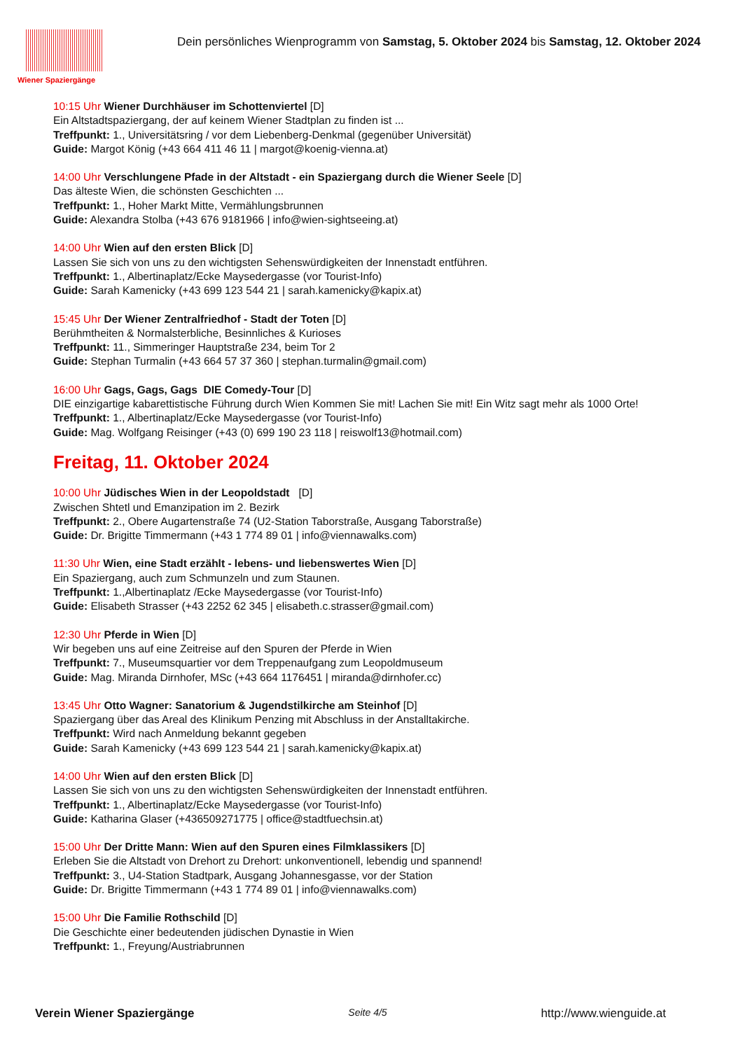Wiener Spaziergänge
Dein persönliches Wienprogramm von Samstag, 5. Oktober 2024 bis Samstag, 12. Oktober 2024
10:15 Uhr Wiener Durchhäuser im Schottenviertel [D]
Ein Altstadtspaziergang, der auf keinem Wiener Stadtplan zu finden ist ...
Treffpunkt: 1., Universitätsring / vor dem Liebenberg-Denkmal (gegenüber Universität)
Guide: Margot König (+43 664 411 46 11 | margot@koenig-vienna.at)
14:00 Uhr Verschlungene Pfade in der Altstadt - ein Spaziergang durch die Wiener Seele [D]
Das älteste Wien, die schönsten Geschichten ...
Treffpunkt: 1., Hoher Markt Mitte, Vermählungsbrunnen
Guide: Alexandra Stolba (+43 676 9181966 | info@wien-sightseeing.at)
14:00 Uhr Wien auf den ersten Blick [D]
Lassen Sie sich von uns zu den wichtigsten Sehenswürdigkeiten der Innenstadt entführen.
Treffpunkt: 1., Albertinaplatz/Ecke Maysedergasse (vor Tourist-Info)
Guide: Sarah Kamenicky (+43 699 123 544 21 | sarah.kamenicky@kapix.at)
15:45 Uhr Der Wiener Zentralfriedhof - Stadt der Toten [D]
Berühmtheiten & Normalsterbliche, Besinnliches & Kurioses
Treffpunkt: 11., Simmeringer Hauptstraße 234, beim Tor 2
Guide: Stephan Turmalin (+43 664 57 37 360 | stephan.turmalin@gmail.com)
16:00 Uhr Gags, Gags, Gags DIE Comedy-Tour [D]
DIE einzigartige kabarettistische Führung durch Wien Kommen Sie mit! Lachen Sie mit! Ein Witz sagt mehr als 1000 Orte!
Treffpunkt: 1., Albertinaplatz/Ecke Maysedergasse (vor Tourist-Info)
Guide: Mag. Wolfgang Reisinger (+43 (0) 699 190 23 118 | reiswolf13@hotmail.com)
Freitag, 11. Oktober 2024
10:00 Uhr Jüdisches Wien in der Leopoldstadt [D]
Zwischen Shtetl und Emanzipation im 2. Bezirk
Treffpunkt: 2., Obere Augartenstraße 74 (U2-Station Taborstraße, Ausgang Taborstraße)
Guide: Dr. Brigitte Timmermann (+43 1 774 89 01 | info@viennawalks.com)
11:30 Uhr Wien, eine Stadt erzählt - lebens- und liebenswertes Wien [D]
Ein Spaziergang, auch zum Schmunzeln und zum Staunen.
Treffpunkt: 1.,Albertinaplatz /Ecke Maysedergasse (vor Tourist-Info)
Guide: Elisabeth Strasser (+43 2252 62 345 | elisabeth.c.strasser@gmail.com)
12:30 Uhr Pferde in Wien [D]
Wir begeben uns auf eine Zeitreise auf den Spuren der Pferde in Wien
Treffpunkt: 7., Museumsquartier vor dem Treppenaufgang zum Leopoldmuseum
Guide: Mag. Miranda Dirnhofer, MSc (+43 664 1176451 | miranda@dirnhofer.cc)
13:45 Uhr Otto Wagner: Sanatorium & Jugendstilkirche am Steinhof [D]
Spaziergang über das Areal des Klinikum Penzing mit Abschluss in der Anstalltakirche.
Treffpunkt: Wird nach Anmeldung bekannt gegeben
Guide: Sarah Kamenicky (+43 699 123 544 21 | sarah.kamenicky@kapix.at)
14:00 Uhr Wien auf den ersten Blick [D]
Lassen Sie sich von uns zu den wichtigsten Sehenswürdigkeiten der Innenstadt entführen.
Treffpunkt: 1., Albertinaplatz/Ecke Maysedergasse (vor Tourist-Info)
Guide: Katharina Glaser (+436509271775 | office@stadtfuechsin.at)
15:00 Uhr Der Dritte Mann: Wien auf den Spuren eines Filmklassikers [D]
Erleben Sie die Altstadt von Drehort zu Drehort: unkonventionell, lebendig und spannend!
Treffpunkt: 3., U4-Station Stadtpark, Ausgang Johannesgasse, vor der Station
Guide: Dr. Brigitte Timmermann (+43 1 774 89 01 | info@viennawalks.com)
15:00 Uhr Die Familie Rothschild [D]
Die Geschichte einer bedeutenden jüdischen Dynastie in Wien
Treffpunkt: 1., Freyung/Austriabrunnen
Verein Wiener Spaziergänge Seite 4/5 http://www.wienguide.at